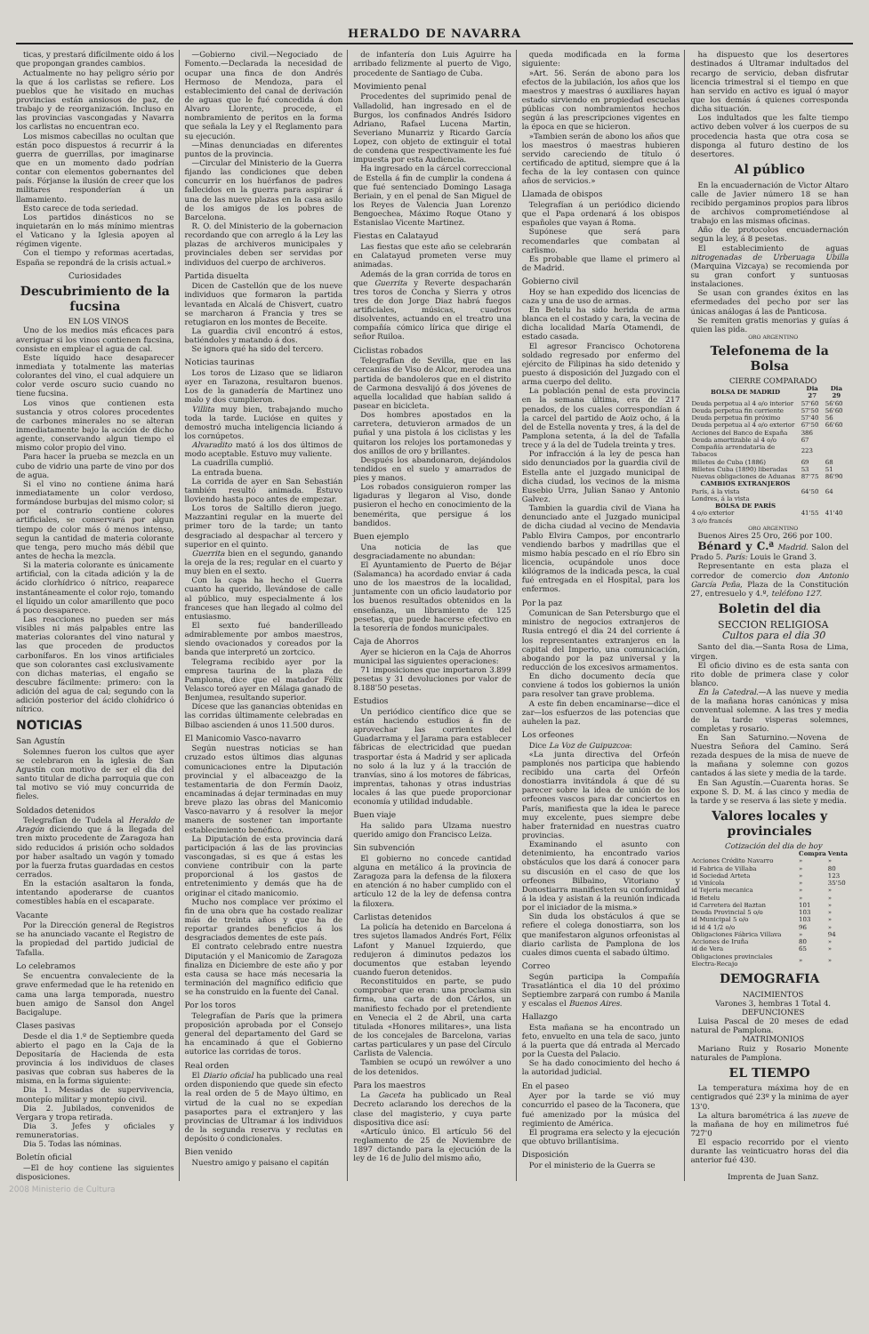HERALDO DE NAVARRA
ticas, y prestará difícilmente oido á los que propongan grandes cambios.
Actualmente no hay peligro sério por la que á los carlistas se refiere. Los pueblos que he visitado en muchas provincias están ansiosos de paz, de trabajo y de reorganización. Incluso en las provincias vascongadas y Navarra los carlistas no encuentran eco.
Los mismos cabecillas no ocultan que están poco dispuestos á recurrir á la guerra de guerrillas, por imaginarse que en un momento dado podrían contar con elementos gobernantes del país. Fórjanse la ilusión de creer que los militares responderían á un llamamiento.
Esto carece de toda seriedad.
Los partidos dinásticos no se inquietarán en lo más mínimo mientras el Vaticano y la Iglesia apoyen al régimen vigente.
Con el tiempo y reformas acertadas, España se repondrá de la crisis actual.»
Curiosidades
Descubrimiento de la fucsina
EN LOS VINOS
Uno de los medios más eficaces para averiguar si los vinos contienen fucsina, consiste en emplear el agua de cal.
Este líquido hace desaparecer inmediata y totalmente las materias colorantes del vino, el cual adquiere un color verde oscuro sucio cuando no tiene fucsina.
Los vinos que contienen esta sustancia y otros colores procedentes de carbones minerales no se alteran inmediatamente bajo la acción de dicho agente, conservando algun tiempo el mismo color propio del vino.
Para hacer la prueba se mezcla en un cubo de vidrio una parte de vino por dos de agua.
Si el vino no contiene ánima hará inmediatamente un color verdoso, formándose burbujas del mismo color; si por el contrario contiene colores artificiales, se conservará por algun tiempo de color más ó menos intenso, segun la cantidad de materia colorante que tenga, pero mucho más débil que antes de hecha la mezcla.
Si la materia colorante es únicamente artificial, con la citada adición y la de ácido clorhídrico ó nítrico, reaparece instantáneamente el color rojo, tomando el líquido un color amarillento que poco á poco desaparece.
Las reacciones no pueden ser más visibles ni más palpables entre las materias colorantes del vino natural y las que proceden de productos carbonífaros. En los vinos artificiales que son colorantes casi exclusivamente con dichas materias, el engaño se descubre fácilmente: primero: con la adición del agua de cal; segundo con la adición posterior del ácido clohídrico ó nítrico.
NOTICIAS
San Agustín
Solemnes fueron los cultos que ayer se celebraron en la iglesia de San Agustín con motivo de ser el dia del santo titular de dicha parroquia que con tal motivo se vió muy concurrida de fieles.
Soldados detenidos
Telegrafían de Tudela al Heraldo de Aragón diciendo que á la llegada del tren mixto procedente de Zaragoza han sido reducidos á prisión ocho soldados por haber asaltado un vagón y tomado por la fuerza frutas guardadas en cestos cerrados.
En la estación asaltaron la fonda, intentando apoderarse de cuantos comestibles había en el escaparate.
Vacante
Por la Dirección general de Registros se ha anunciado vacante el Registro de la propiedad del partido judicial de Tafalla.
Lo celebramos
Se encuentra convaleciente de la grave enfermedad que le ha retenido en cama una larga temporada, nuestro buen amigo de Sansol don Angel Bacigalupe.
Clases pasivas
Desde el dia 1.º de Septiembre queda abierto el pago en la Caja de la Depositaría de Hacienda de esta provincia á los individuos de clases pasivas que cobran sus haberes de la misma, en la forma siguiente:
Dia 1. Mesadas de supervivencia, montepío militar y montepío civil.
Dia 2. Jubilados, convenidos de Vergara y tropa retirada.
Dia 3. Jefes y oficiales y remuneratorias.
Dia 5. Todas las nóminas.
Boletín oficial
—El de hoy contiene las siguientes disposiciones.
—Gobierno civil.—Negociado de Fomento.—Declarada la necesidad de ocupar una finca de don Andrés Hermoso de Mendoza, para el establecimiento del canal de derivación de aguas que le fué concedida á don Alvaro Llorente, procede, el nombramiento de peritos en la forma que señala la Ley y el Reglamento para su ejecución.
—Minas denunciadas en diferentes puntos de la provincia.
—Circular del Ministerio de la Guerra fijando las condiciones que deben concurrir en los huérfanos de padres fallecidos en la guerra para aspirar á una de las nueve plazas en la casa asilo de los amigos de los pobres de Barcelona.
R. O. del Ministerio de la gobernacion recordando que con arreglo á la Ley las plazas de archiveros municipales y provinciales deben ser servidas por individuos del cuerpo de archiveros.
Partida disuelta
Dicen de Castellón que de los nueve individuos que formaron la partida levantada en Alcalá de Chisvert, cuatro se marcharon á Francia y tres se retugiaron en los montes de Beceite.
La guardia civil encontró á estos, batiéndoles y matando á dos.
Se ignora qué ha sido del tercero.
Noticias taurinas
Los toros de Lizaso que se lidiaron ayer en Tarazona, resultaron buenos. Los de la ganadería de Martinez uno malo y dos cumplieron.
Villita muy bien, trabajando mucho toda la tarde. Lucióse en quites y demostró mucha inteligencia liciando á los cornúpetos.
Alvaradito mató á los dos últimos de modo aceptable. Estuvo muy valiente.
La cuadrilla cumplió.
La entrada buena.
La corrida de ayer en San Sebastián también resultó animada. Estuvo lloviendo hasta poco antes de empezar.
Los toros de Saltillo dieron juego. Mazzantini regular en la muerte del primer toro de la tarde; un tanto desgraciado al despachar al tercero y superior en el quinto.
Guerrita bien en el segundo, ganando la oreja de la res; regular en el cuarto y muy bien en el sexto.
Con la capa ha hecho el Guerra cuanto ha querido, llevándose de calle al público, muy especialmente á los franceses que han llegado al colmo del entusiasmo.
El sexto fué banderilleado admirablemente por ambos maestros, siendo ovacionados y coreados por la banda que interpretó un zortcico.
Telegrama recibido ayer por la empresa taurina de la plaza de Pamplona, dice que el matador Félix Velasco toreó ayer en Málaga ganado de Benjumea, resultando superior.
Dícese que las ganancias obtenidas en las corridas últimamente celebradas en Bilbao ascienden á unos 11.500 duros.
El Manicomio Vasco-navarro
Según nuestras noticias se han cruzado estos últimos dias algunas comunicaciones entre la Diputación provincial y el albaceazgo de la testamentaria de don Fermín Daoiz, encaminadas á dejar terminadas en muy breve plazo las obras del Manicomio Vasco-navarro y á resolver la mejor manera de sostener tan importante establecimiento benéfico.
La Diputación de esta provincia dará participación á las de las provincias vascongadas, si es que á estas les conviene contribuir con la parte proporcional á los gastos de entretenimiento y demás que ha de originar el citado manicomio.
Mucho nos complace ver próximo el fin de una obra que ha costado realizar más de treinta años y que ha de reportar grandes beneficios á los desgraciados dementes de este país.
El contrato celebrado entre nuestra Diputación y el Manicomio de Zaragoza finaliza en Diciembre de este año y por esta causa se hace más necesaria la terminación del magnífico edificio que se ha construido en la fuente del Canal.
Por los toros
Telegrafían de París que la primera proposición aprobada por el Consejo general del departamento del Gard se ha encaminado á que el Gobierno autorice las corridas de toros.
Real orden
El Diario oficial ha publicado una real orden disponiendo que quede sin efecto la real orden de 5 de Mayo último, en virtud de la cual no se expedían pasaportes para el extranjero y las provincias de Ultramar á los individuos de la segunda reserva y reclutas en depósito ó condicionales.
Bien venido
Nuestro amigo y paisano el capitán
de infantería don Luis Aguirre ha arribado felizmente al puerto de Vigo, procedente de Santiago de Cuba.
Movimiento penal
Procedentes del suprimido penal de Valladolid, han ingresado en el de Burgos, los confinados Andrés Isidoro Adriano, Rafael Lucena Martin, Severiano Munarriz y Ricardo García Lopez, con objeto de extinguir el total de condena que respectivamente les fué impuesta por esta Audiencia.
Ha ingresado en la cárcel correccional de Estella á fin de cumplir la condena á que fué sentenciado Domingo Lasaga Beriain, y en el penal de San Miguel de los Reyes de Valencia Juan Lorenzo Bengoechea, Máximo Roque Otano y Estanislao Vicente Martinez.
Fiestas en Calatayud
Las fiestas que este año se celebrarán en Calatayud prometen verse muy animadas.
Además de la gran corrida de toros en que Guerrita y Reverte despacharán tres toros de Concha y Sierra y otros tres de don Jorge Diaz habrá fuegos artificiales, músicas, cuadros disolventes, actuando en el treatro una compañía cómico lírica que dirige el señor Ruiloa.
Ciclistas robados
Telegrafían de Sevilla, que en las cercanías de Viso de Alcor, merodea una partida de bandoleros que en el distrito de Carmona desvalijó á dos jóvenes de aquella localidad que habían salido á pasear en bicicleta.
Dos hombres apostados en la carretera, detuvieron armados de un puñal y una pistola á los ciclistas y les quitaron los relojes los portamonedas y dos anillos de oro y brillantes.
Después los abandonaron, dejándolos tendidos en el suelo y amarrados de pies y manos.
Los robados consiguieron romper las ligaduras y llegaron al Viso, donde pusieron el hecho en conocimiento de la benemérita, que persigue á los bandidos.
Buen ejemplo
Una noticia de las que desgraciadamente no abundan:
El Ayuntamiento de Puerto de Béjar (Salamanca) ha acordado enviar á cada uno de los maestros de la localidad, juntamente con un oficio laudatorio por los buenos resultados obtenidos en la enseñanza, un libramiento de 125 pesetas, que puede hacerse efectivo en la tesorería de fondos municipales.
Caja de Ahorros
Ayer se hicieron en la Caja de Ahorros municipal las siguientes operaciones:
71 imposiciones que importaron 3.899 pesetas y 31 devoluciones por valor de 8.188'50 pesetas.
Estudios
Un periódico científico dice que se están haciendo estudios á fin de aprovechar las corrientes del Guadarrama y el Jarama para establecer fábricas de electricidad que puedan trasportar ésta á Madrid y ser aplicada no solo á la luz y á la tracción de tranvías, sino á los motores de fábricas, imprentas, tahonas y otras industrias locales á las que puede proporcionar economía y utilidad indudable.
Buen viaje
Ha salido para Ulzama nuestro querido amigo don Francisco Leiza.
Sin subvención
El gobierno no concede cantidad alguna en metálico á la provincia de Zaragoza para la defensa de la filoxera en atención á no haber cumplido con el artículo 12 de la ley de defensa contra la filoxera.
Carlistas detenidos
La policía ha detenido en Barcelona á tres sujetos llamados Andrés Fort, Félix Lafont y Manuel Izquierdo, que redujeron á diminutos pedazos los documentos que estaban leyendo cuando fueron detenidos.
Reconstituidos en parte, se pudo comprobar que eran: una proclama sin firma, una carta de don Cárlos, un manifiesto fechado por el pretendiente en Venecia el 2 de Abril, una carta titulada «Honores militares», una lista de los concejales de Barcelona, varias cartas particulares y un pase del Círculo Carlista de Valencia.
Tambien se ocupó un rewólver a uno de los detenidos.
Para los maestros
La Gaceta ha publicado un Real Decreto aclarando los derechos de la clase del magisterio, y cuya parte dispositiva dice así:
«Artículo único. El artículo 56 del reglamento de 25 de Noviembre de 1897 dictando para la ejecución de la ley de 16 de Julio del mismo año,
queda modificada en la forma siguiente:
»Art. 56. Serán de abono para los efectos de la jubilación, los años que los maestros y maestras ó auxiliares hayan estado sirviendo en propiedad escuelas públicas con nombramientos hechos según á las prescripciones vigentes en la época en que se hicieron.
»Tambien serán de abono los años que los maestros ó maestras hubieren servido careciendo de título ó certificado de aptitud, siempre que á la fecha de la ley contasen con quince años de servicios.»
Llamada de obispos
Telegrafían á un periódico diciendo que el Papa ordenará á los obispos españoles que vayan á Roma.
Supónese que será para recomendarles que combatan al carlismo.
Es probable que llame el primero al de Madrid.
Gobierno civil
Hoy se han expedido dos licencias de caza y una de uso de armas.
En Betelu ha sido herida de arma blanca en el costado y cara, la vecina de dicha localidad María Otamendi, de estado casada.
El agresor Francisco Ochotorena soldado regresado por enfermo del ejército de Filipinas ha sido detenido y puesto á disposición del Juzgado con el arma cuerpo del delito.
La población penal de esta provincia en la semana última, era de 217 penados, de los cuales correspondían á la carcel del partido de Aoiz ocho, á la del de Estella noventa y tres, á la del de Pamplona setenta, á la del de Tafalla trece y á la del de Tudela treinta y tres.
Por infracción á la ley de pesca han sido denunciados por la guardia civil de Estella ante el juzgado municipal de dicha ciudad, los vecinos de la misma Eusebio Urra, Julian Sanao y Antonio Galvez.
Tambien la guardia civil de Viana ha denunciado ante el Juzgado municipal de dicha ciudad al vecino de Mendavia Pablo Elvira Campos, por encontrarlo vendiendo barbos y madrillas que el mismo había pescado en el río Ebro sin licencia, ocupándole unos doce kilógramos de la indicada pesca, la cual fué entregada en el Hospital, para los enfermos.
Por la paz
Comunican de San Petersburgo que el ministro de negocios extranjeros de Rusia entregó el dia 24 del corriente á los representantes extranjeros en la capital del Imperio, una comunicación, abogando por la paz universal y la reducción de los excesivos armamentos.
En dicho documento decía que conviene á todos los gobiernos la unión para resolver tan grave problema.
A este fin deben encaminarse—dice el zar—los esfuerzos de las potencias que auhelen la paz.
Los orfeones
Dice La Voz de Guipuzcoa:
«La junta directiva del Orfeón pamplonés nos participa que habiendo recibido una carta del Orfeón donostiarra invitándola á que dé su parecer sobre la idea de unión de los orfeones vascos para dar conciertos en París, manifiesta que la idea le parece muy excelente, pues siempre debe haber fraternidad en nuestras cuatro provincias.
Examinando el asunto con detenimiento, ha encontrado varios obstáculos que los dará á conocer para su discusión en el caso de que los orfeones Bilbaino, Vitoriano y Donostiarra manifiesten su conformidad á la idea y asistan á la reunión indicada por el iniciador de la misma.»
Sin duda los obstáculos á que se refiere el colega donostiarra, son los que manifestaron algunos orfeonistas al diario carlista de Pamplona de los cuales dimos cuenta el sabado último.
Correo
Según participa la Compañía Trasatlántica el dia 10 del próximo Septiembre zarpará con rumbo á Manila y escalas el Buenos Aires.
Hallazgo
Esta mañana se ha encontrado un feto, envuelto en una tela de saco, junto á la puerta que dá entrada al Mercado por la Cuesta del Palacio.
Se ha dado conocimiento del hecho á la autoridad judicial.
En el paseo
Ayer por la tarde se vió muy concurrido el paseo de la Taconera, que fué amenizado por la música del regimiento de América.
El programa era selecto y la ejecución que obtuvo brillantísima.
Disposición
Por el ministerio de la Guerra se
ha dispuesto que los desertores destinados á Ultramar indultados del recargo de servicio, deban disfrutar licencia trimestral si el tiempo en que han servido en activo es igual ó mayor que los demás á quienes corresponda dicha situación.
Los indultados que les falte tiempo activo deben volver á los cuerpos de su procedencia hasta que otra cosa se disponga al futuro destino de los desertores.
Al público
En la encuadernación de Victor Altaro calle de Javier número 18 se han recibido pergaminos propios para libros de archivos comprometiéndose al trabajo en las mismas oficinas.
Año de protocolos encuadernación segun la ley, á 8 pesetas.
El establecimiento de aguas nitrogenadas de Urberuaga Ubilla (Marquina Vizcaya) se recomienda por su gran confort y suntuosas instalaciones.
Se usan con grandes éxitos en las efermedades del pecho por ser las únicas análogas á las de Panticosa.
Se remiten gratis menorias y guías á quien las pida.
ORO ARGENTINO
Telefonema de la Bolsa
CIERRE COMPARADO
| BOLSA DE MADRID | Dia 27 | Dia 29 |
| --- | --- | --- |
| Deuda perpetua al 4 o/o interior | 57'60 | 56'60 |
| Deuda perpetua fin corriente | 57'50 | 56'60 |
| Deuda perpetua fin próximo | 57'40 | 56 |
| Deuda perpetua al 4 o/o exterior | 67'50 | 66'60 |
| Acciones del Banco de España | 386 | |
| Deuda amortizable al 4 o/o | 67 | |
| Compañía arrendataria de Tabacos | 223 | |
| Billetes de Cuba (1886) | 69 | 68 |
| Billetes Cuba (1890) liberadas | 53 | 51 |
| Nuevas obligaciones de Aduanas | 87'75 | 86'90 |
| CAMBIOS EXTRANJEROS | | |
| París, á la vista | 64'50 | 64 |
| Londres, á la vista | | |
| BOLSA DE PARÍS | | |
| 4 o/o exterior | 41'55 | 41'40 |
| 3 o/o francés | | |
ORO ARGENTINO
Buenos Aires 25 Oro, 266 por 100.
Bénard y C.ª Madrid. Salon del Prado 5. París: Louis le Grand 3.
Representante en esta plaza el corredor de comercio don Antonio García Peña, Plaza de la Constitución 27, entresuelo y 4.º, teléfono 127.
Boletin del dia
SECCION RELIGIOSA
Cultos para el dia 30
Santo del dia.—Santa Rosa de Lima, virgen.
El oficio divino es de esta santa con rito doble de primera clase y color blanco.
En la Catedral.—A las nueve y media de la mañana horas canónicas y misa conventual solemne. A las tres y media de la tarde visperas solemnes, completas y rosario.
En San Saturnino.—Novena de Nuestra Señora del Camino. Será rezada despues de la misa de nueve de la mañana y solemne con gozos cantados á las siete y media de la tarde.
En San Agustín.—Cuarenta horas. Se expone S. D. M. á las cinco y media de la tarde y se reserva á las siete y media.
Valores locales y provinciales
Cotización del dia de hoy
| | Compra | Venta |
| --- | --- | --- |
| Acciones Crédito Navarro | » | » |
| id Fabrica de Villaba | » | 80 |
| id Sociedad Arteta | » | 123 |
| id Vinícola | » | 35'50 |
| id Tejeria mecanica | » | » |
| id Betelu | » | » |
| id Carretera del Baztan | 101 | » |
| Deuda Provincial 5 o/o | 103 | » |
| id Municipal 5 o/o | 103 | » |
| id id 4 1/2 o/o | 96 | » |
| Obligaciones Fábrica Villava | » | 94 |
| Acciones de Iruña | 80 | » |
| id de Vera | 65 | » |
| Obligaciones provinciales Electra-Recajo | » | » |
DEMOGRAFIA
NACIMIENTOS
Varones 3, hembras 1 Total 4.
DEFUNCIONES
Luisa Pascal de 20 meses de edad natural de Pamplona.
MATRIMONIOS
Mariano Ruiz y Rosario Monente naturales de Pamplona.
EL TIEMPO
La temperatura máxima hoy de en centigrados qué 23º y la minima de ayer 13'0.
La altura barométrica á las nueve de la mañana de hoy en milimetros fué 727'0
El espacio recorrido por el viento durante las veinticuatro horas del dia anterior fué 430.
Imprenta de Juan Sanz.
2008 Ministerio de Cultura